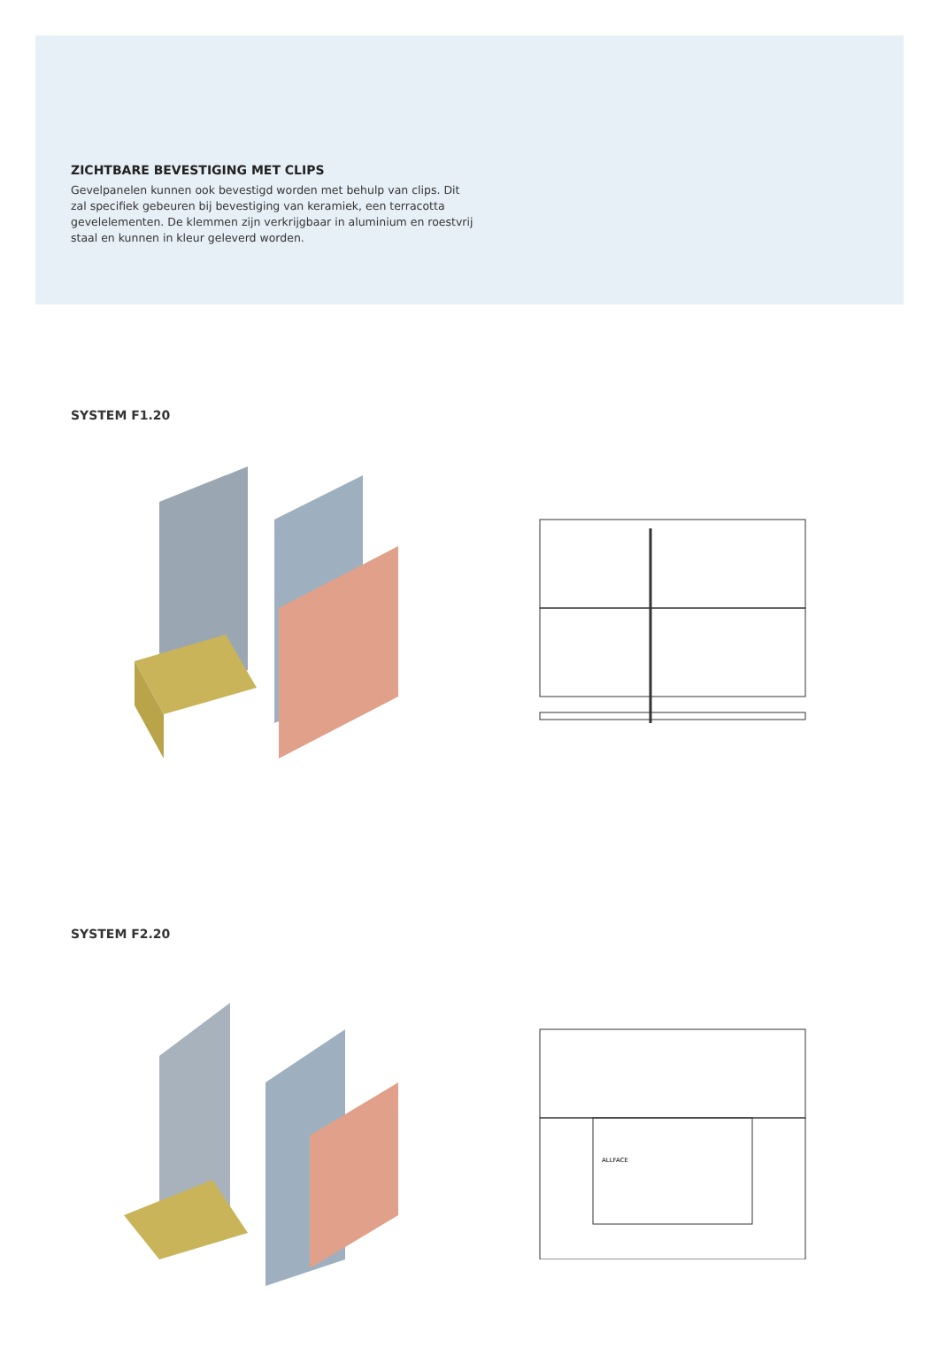ZICHTBARE BEVESTIGING MET CLIPS
Gevelpanelen kunnen ook bevestigd worden met behulp van clips. Dit zal specifiek gebeuren bij bevestiging van keramiek, een terracotta gevelelementen. De klemmen zijn verkrijgbaar in aluminium en roestvrij staal en kunnen in kleur geleverd worden.
SYSTEM F1.20
SYSTEM F2.20
ALLFACE